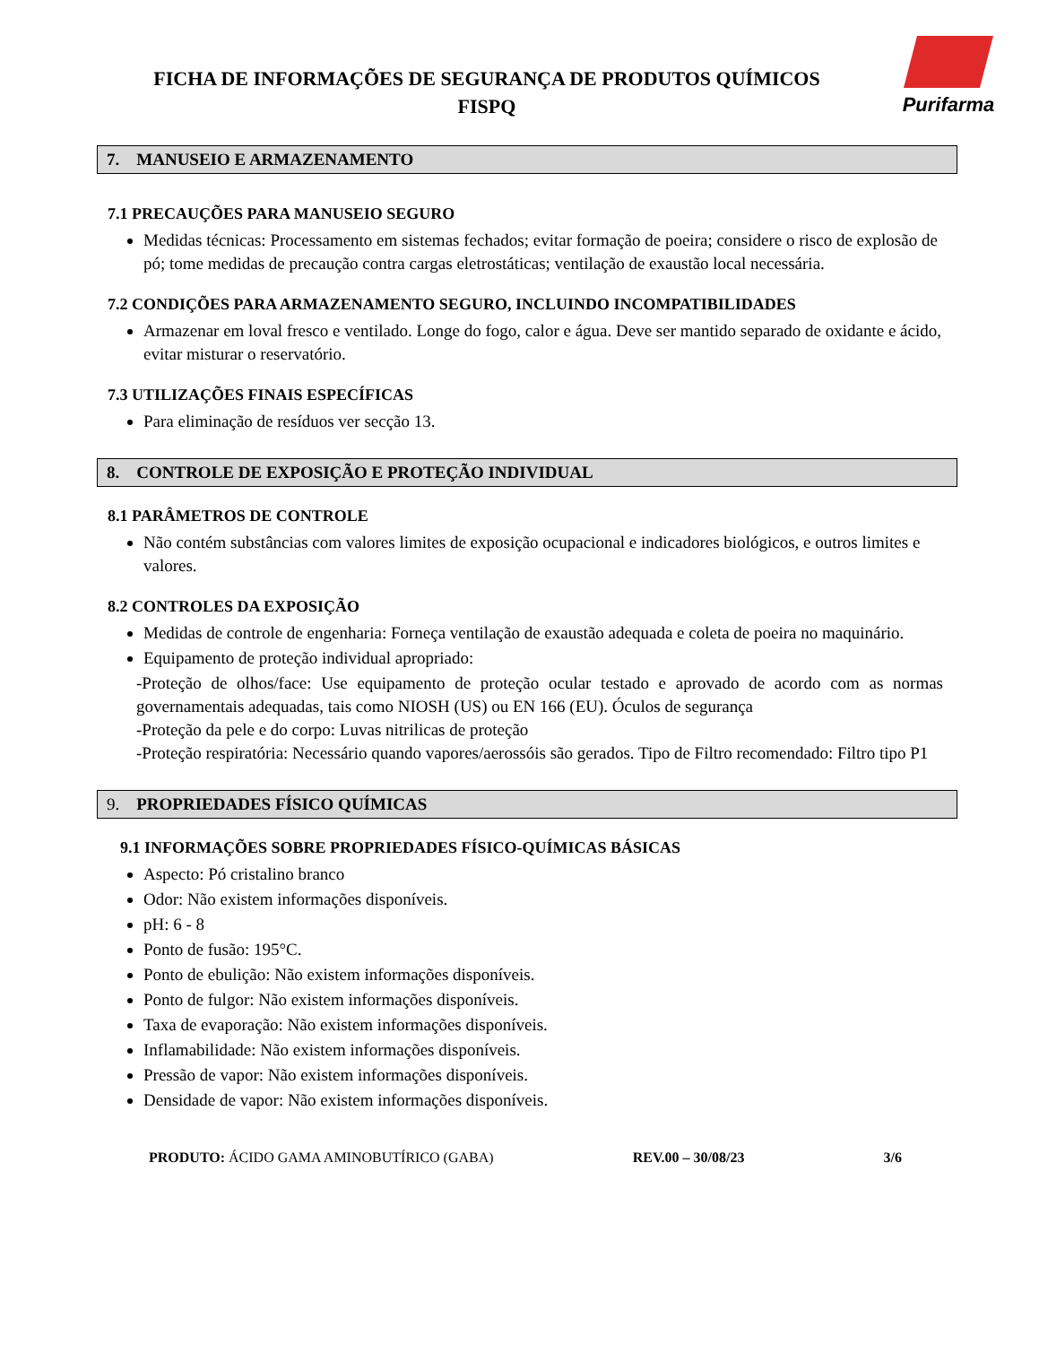FICHA DE INFORMAÇÕES DE SEGURANÇA DE PRODUTOS QUÍMICOS
FISPQ
Purifarma
7. MANUSEIO E ARMAZENAMENTO
7.1 PRECAUÇÕES PARA MANUSEIO SEGURO
Medidas técnicas: Processamento em sistemas fechados; evitar formação de poeira; considere o risco de explosão de pó; tome medidas de precaução contra cargas eletrostáticas; ventilação de exaustão local necessária.
7.2 CONDIÇÕES PARA ARMAZENAMENTO SEGURO, INCLUINDO INCOMPATIBILIDADES
Armazenar em loval fresco e ventilado. Longe do fogo, calor e água. Deve ser mantido separado de oxidante e ácido, evitar misturar o reservatório.
7.3 UTILIZAÇÕES FINAIS ESPECÍFICAS
Para eliminação de resíduos ver secção 13.
8. CONTROLE DE EXPOSIÇÃO E PROTEÇÃO INDIVIDUAL
8.1 PARÂMETROS DE CONTROLE
Não contém substâncias com valores limites de exposição ocupacional e indicadores biológicos, e outros limites e valores.
8.2 CONTROLES DA EXPOSIÇÃO
Medidas de controle de engenharia: Forneça ventilação de exaustão adequada e coleta de poeira no maquinário.
Equipamento de proteção individual apropriado:
-Proteção de olhos/face: Use equipamento de proteção ocular testado e aprovado de acordo com as normas governamentais adequadas, tais como NIOSH (US) ou EN 166 (EU). Óculos de segurança
-Proteção da pele e do corpo: Luvas nitrilicas de proteção
-Proteção respiratória: Necessário quando vapores/aerossóis são gerados. Tipo de Filtro recomendado: Filtro tipo P1
9. PROPRIEDADES FÍSICO QUÍMICAS
9.1 INFORMAÇÕES SOBRE PROPRIEDADES FÍSICO-QUÍMICAS BÁSICAS
Aspecto: Pó cristalino branco
Odor: Não existem informações disponíveis.
pH: 6 - 8
Ponto de fusão: 195°C.
Ponto de ebulição: Não existem informações disponíveis.
Ponto de fulgor: Não existem informações disponíveis.
Taxa de evaporação: Não existem informações disponíveis.
Inflamabilidade: Não existem informações disponíveis.
Pressão de vapor: Não existem informações disponíveis.
Densidade de vapor: Não existem informações disponíveis.
PRODUTO: ÁCIDO GAMA AMINOBUTÍRICO (GABA) REV.00 – 30/08/23 3/6